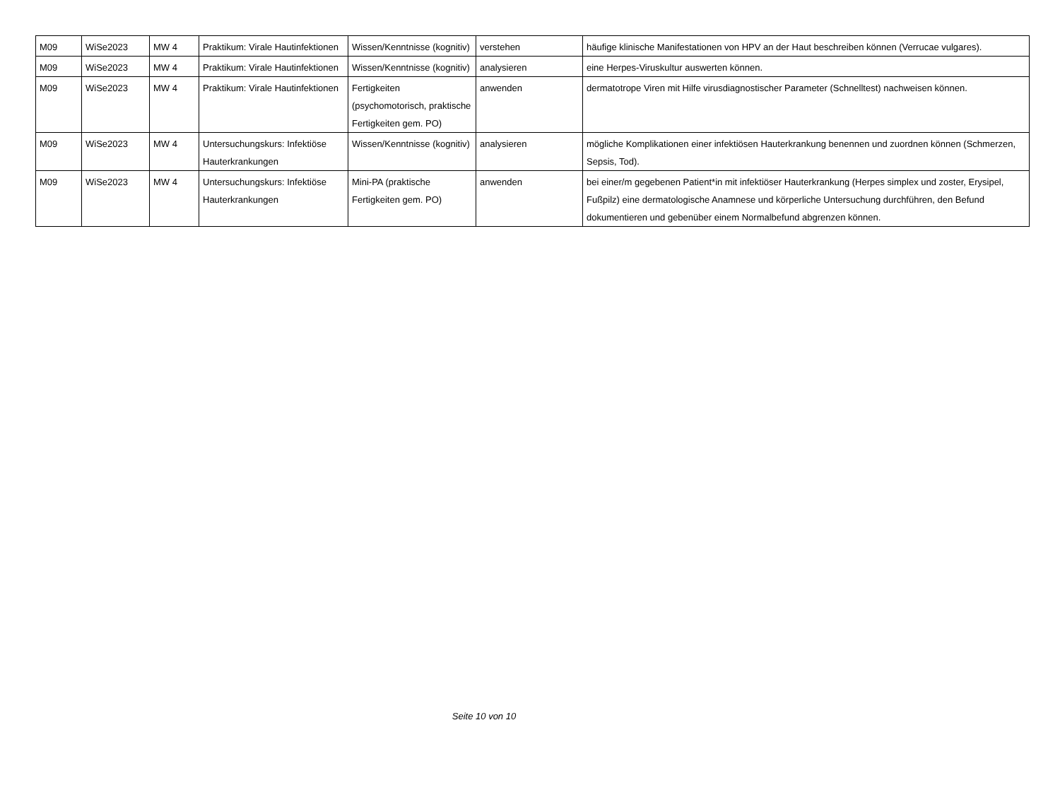| M09 | WiSe2023 | MW 4 | Praktikum: Virale Hautinfektionen | Wissen/Kenntnisse (kognitiv) | verstehen | häufige klinische Manifestationen von HPV an der Haut beschreiben können (Verrucae vulgares). |
| M09 | WiSe2023 | MW 4 | Praktikum: Virale Hautinfektionen | Wissen/Kenntnisse (kognitiv) | analysieren | eine Herpes-Viruskultur auswerten können. |
| M09 | WiSe2023 | MW 4 | Praktikum: Virale Hautinfektionen | Fertigkeiten (psychomotorisch, praktische Fertigkeiten gem. PO) | anwenden | dermatotrope Viren mit Hilfe virusdiagnostischer Parameter (Schnelltest) nachweisen können. |
| M09 | WiSe2023 | MW 4 | Untersuchungskurs: Infektiöse Hauterkrankungen | Wissen/Kenntnisse (kognitiv) | analysieren | mögliche Komplikationen einer infektiösen Hauterkrankung benennen und zuordnen können (Schmerzen, Sepsis, Tod). |
| M09 | WiSe2023 | MW 4 | Untersuchungskurs: Infektiöse Hauterkrankungen | Mini-PA (praktische Fertigkeiten gem. PO) | anwenden | bei einer/m gegebenen Patient*in mit infektiöser Hauterkrankung (Herpes simplex und zoster, Erysipel, Fußpilz) eine dermatologische Anamnese und körperliche Untersuchung durchführen, den Befund dokumentieren und gebenüber einem Normalbefund abgrenzen können. |
Seite 10 von 10